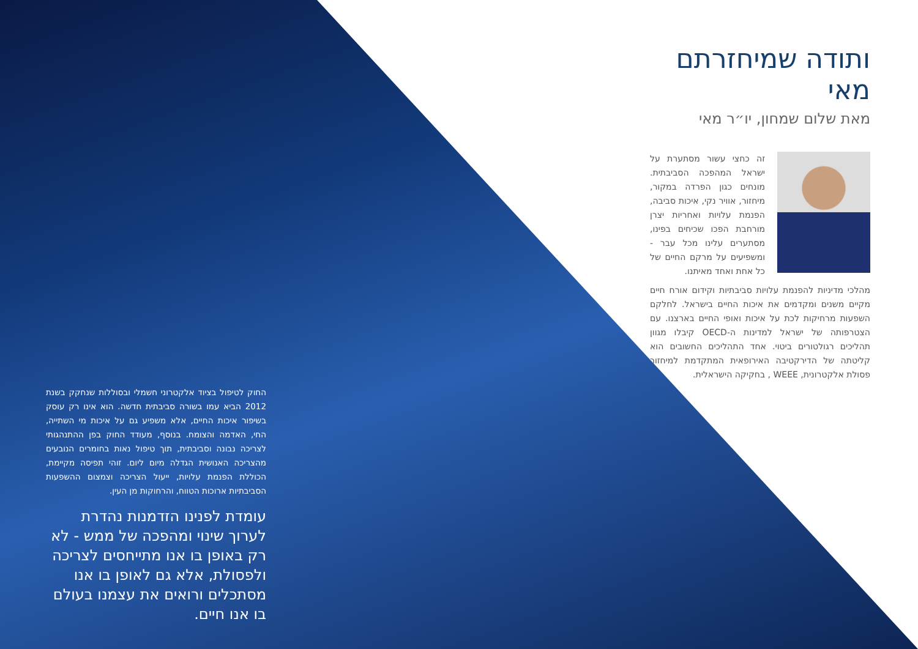ותודה שמיחזרתם מאי
מאת שלום שמחון, יו״ר מאי
זה כחצי עשור מסתערת על ישראל המהפכה הסביבתית. מונחים כגון הפרדה במקור, מיחזור, אוויר נקי, איכות סביבה, הפנמת עלויות ואחריות יצרן מורחבת הפכו שכיחים בפינו, מסתערים עלינו מכל עבר - ומשפיעים על מרקם החיים של כל אחת ואחד מאיתנו.
מהלכי מדיניות להפנמת עלויות סביבתיות וקידום אורח חיים מקיים משנים ומקדמים את איכות החיים בישראל. לחלקם השפעות מרחיקות לכת על איכות ואופי החיים בארצנו. עם הצטרפותה של ישראל למדינות ה-OECD קיבלו מגוון תהליכים רגולטורים ביטוי. אחד התהליכים החשובים הוא קליטתה של הדירקטיבה האירופאית המתקדמת למיחזור פסולת אלקטרונית, WEEE , בחקיקה הישראלית.
החוק לטיפול בציוד אלקטרוני חשמלי ובסוללות שנחקק בשנת 2012 הביא עמו בשורה סביבתית חדשה. הוא אינו רק עוסק בשיפור איכות החיים, אלא משפיע גם על איכות מי השתייה, החי, האדמה והצומח. בנוסף, מעודד החוק בפן ההתנהגותי לצריכה נבונה וסביבתית, תוך טיפול נאות בחומרים הנובעים מהצריכה האנושית הגדלה מיום ליום. זוהי תפיסה מקיימת, הכוללת הפנמת עלויות, ייעול הצריכה וצמצום ההשפעות הסביבתיות ארוכות הטווח, והרחוקות מן העין.
עומדת לפנינו הזדמנות נהדרת לערוך שינוי ומהפכה של ממש - לא רק באופן בו אנו מתייחסים לצריכה ולפסולת, אלא גם לאופן בו אנו מסתכלים ורואים את עצמנו בעולם בו אנו חיים.